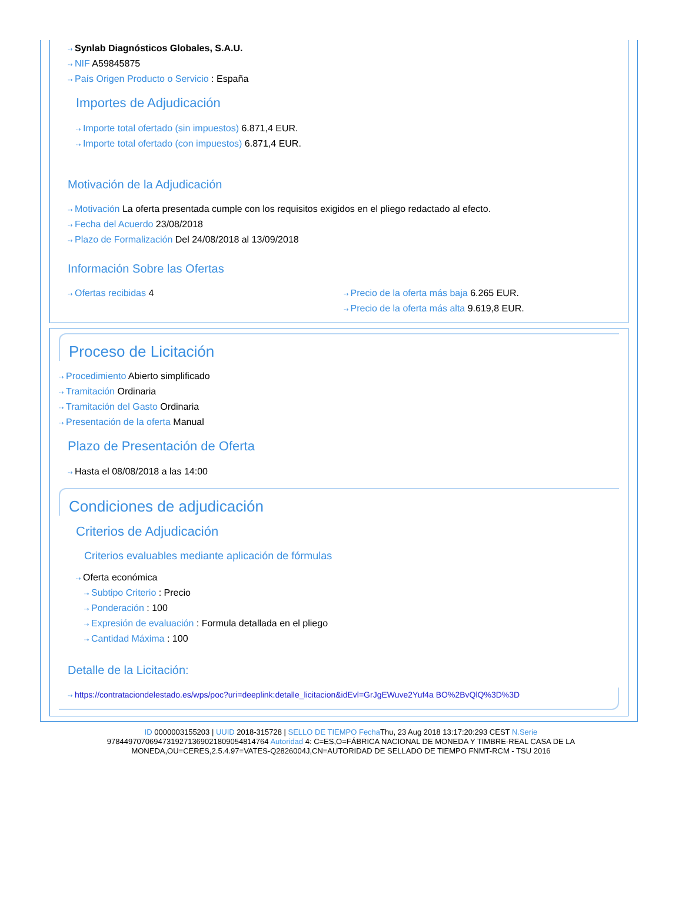⇢ Synlab Diagnósticos Globales, S.A.U.
⇢ NIF A59845875
⇢ País Origen Producto o Servicio : España
Importes de Adjudicación
⇢ Importe total ofertado (sin impuestos) 6.871,4 EUR.
⇢ Importe total ofertado (con impuestos) 6.871,4 EUR.
Motivación de la Adjudicación
⇢ Motivación La oferta presentada cumple con los requisitos exigidos en el pliego redactado al efecto.
⇢ Fecha del Acuerdo 23/08/2018
⇢ Plazo de Formalización Del 24/08/2018 al 13/09/2018
Información Sobre las Ofertas
⇢ Ofertas recibidas 4
⇢ Precio de la oferta más baja 6.265 EUR.
⇢ Precio de la oferta más alta 9.619,8 EUR.
Proceso de Licitación
⇢ Procedimiento Abierto simplificado
⇢ Tramitación Ordinaria
⇢ Tramitación del Gasto Ordinaria
⇢ Presentación de la oferta Manual
Plazo de Presentación de Oferta
⇢ Hasta el 08/08/2018 a las 14:00
Condiciones de adjudicación
Criterios de Adjudicación
Criterios evaluables mediante aplicación de fórmulas
⇢ Oferta económica
⇢ Subtipo Criterio : Precio
⇢ Ponderación : 100
⇢ Expresión de evaluación : Formula detallada en el pliego
⇢ Cantidad Máxima : 100
Detalle de la Licitación:
⇢ https://contrataciondelestado.es/wps/poc?uri=deeplink:detalle_licitacion&idEvl=GrJgEWuve2Yuf4a BO%2BvQlQ%3D%3D
ID 0000003155203 | UUID 2018-315728 | SELLO DE TIEMPO Fecha Thu, 23 Aug 2018 13:17:20:293 CEST N.Serie
97844970706947319271369021809054814764 Autoridad 4: C=ES,O=FÁBRICA NACIONAL DE MONEDA Y TIMBRE-REAL CASA DE LA
MONEDA,OU=CERES,2.5.4.97=VATES-Q2826004J,CN=AUTORIDAD DE SELLADO DE TIEMPO FNMT-RCM - TSU 2016